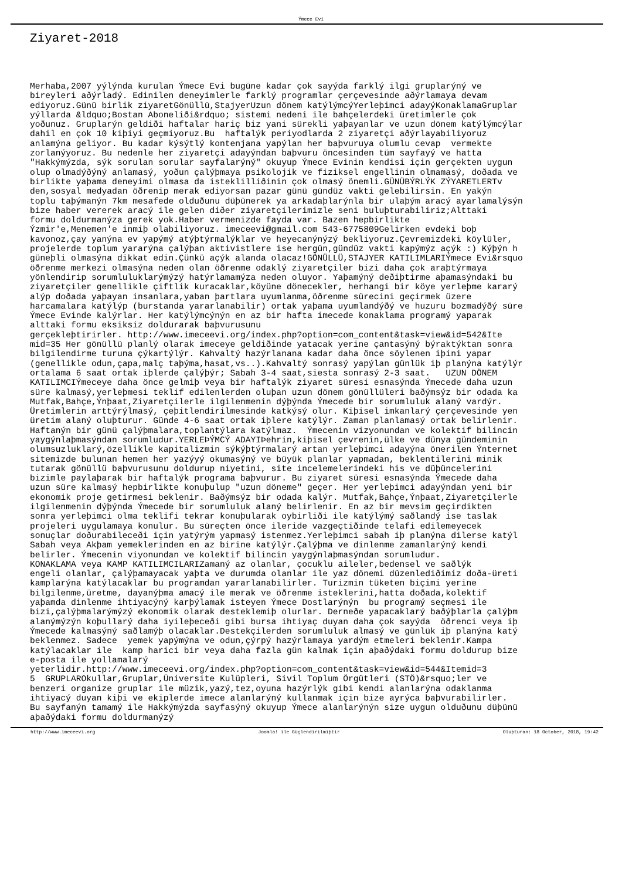Ýmece Evi
Ziyaret-2018
Merhaba,2007 yýlýnda kurulan Ýmece Evi bugüne kadar çok sayýda farklý ilgi gruplarýný ve bireyleri aðýrladý. Edinilen deneyimlerle farklý programlar çerçevesinde aðýrlamaya devam ediyoruz.Günü birlik ziyaretGönüllü,StajyerUzun dönem katýlýmcýYerleþimci adayýKonaklamaGruplar yýllarda &ldquo;Bostan Aboneliði&rdquo; sistemi nedeni ile bahçelerdeki üretimlerle çok yoðunuz. Gruplarýn geldiði haftalar hariç biz yani sürekli yaþayanlar ve uzun dönem katýlýmcýlar dahil en çok 10 kiþiyi geçmiyoruz.Bu haftalýk periyodlarda 2 ziyaretçi aðýrlayabiliyoruz anlamýna geliyor. Bu kadar kýsýtlý kontenjana yapýlan her baþvuruya olumlu cevap vermekte zorlanýyoruz. Bu nedenle her ziyaretçi adayýndan baþvuru öncesinden tüm sayfayý ve hatta "Hakkýmýzda, sýk sorulan sorular sayfalarýný" okuyup Ýmece Evinin kendisi için gerçekten uygun olup olmadýðýný anlamasý, yoðun çalýþmaya psikolojik ve fiziksel engellinin olmamasý, doðada ve birlikte yaþama deneyimi olmasa da isteklilliðinin çok olmasý önemli.GÜNÜBÝRLÝK ZÝYARETLERTv den,sosyal medyadan öðrenip merak ediyorsan pazar günü gündüz vakti gelebilirsin. En yakýn toplu taþýmanýn 7km mesafede olduðunu düþünerek ya arkadaþlarýnla bir ulaþým aracý ayarlamalýsýn bize haber vererek aracý ile gelen diðer ziyaretçilerimizle seni buluþturabiliriz;Alttaki formu doldurmanýza gerek yok.Haber vermenizde fayda var. Bazen hepbirlikte Ýzmir'e,Menemen'e inmiþ olabiliyoruz. imeceevi@gmail.com 543-6775809Gelirken evdeki boþ kavonoz,çay yanýna ev yapýmý atýþtýrmalýklar ve heyecanýnýzý bekliyoruz.Çevremizdeki köylüler, projelerde toplum yararýna çalýþan aktivistlere ise hergün,gündüz vakti kapýmýz açýk :) Kýþýn h güneþli olmasýna dikkat edin.Çünkü açýk alanda olacaz!GÖNÜLLÜ,STAJYER KATILIMLARIÝmece Evi&rsquo öðrenme merkezi olmasýna neden olan öðrenme odaklý ziyaretçiler bizi daha çok araþtýrmaya yönlendirip sorumluluklarýmýzý hatýrlamamýza neden oluyor. Yaþamýný deðiþtirme aþamasýndaki bu ziyaretçiler genellikle çiftlik kuracaklar,köyüne dönecekler, herhangi bir köye yerleþme kararý alýp doðada yaþayan insanlara,yaban þartlara uyumlanma,öðrenme sürecini geçirmek üzere harcamalara katýlýp (burstanda yararlanabilir) ortak yaþama uyumlandýðý ve huzuru bozmadýðý süre Ýmece Evinde kalýrlar. Her katýlýmcýnýn en az bir hafta imecede konaklama programý yaparak alttaki formu eksiksiz doldurarak baþvurusunu gerçekleþtirirler. http://www.imeceevi.org/index.php?option=com_content&task=view&id=542&Ite mid=35 Her gönüllü planlý olarak imeceye geldiðinde yatacak yerine çantasýný býraktýktan sonra bilgilendirme turuna çýkartýlýr. Kahvaltý hazýrlanana kadar daha önce söylenen iþini yapar (genellikle odun,çapa,malç taþýma,hasat,vs..).Kahvaltý sonrasý yapýlan günlük iþ planýna katýlýr ortalama 6 saat ortak iþlerde çalýþýr; Sabah 3-4 saat,siesta sonrasý 2-3 saat. UZUN DÖNEM KATILIMCIÝmeceye daha önce gelmiþ veya bir haftalýk ziyaret süresi esnasýnda Ýmecede daha uzun süre kalmasý,yerleþmesi teklif edilenlerden oluþan uzun dönem gönüllüleri baðýmsýz bir odada ka Mutfak,Bahçe,Ýnþaat,Ziyaretçilerle ilgilenmenin dýþýnda Ýmecede bir sorumluluk alaný vardýr. Üretimlerin arttýrýlmasý, çeþitlendirilmesinde katkýsý olur. Kiþisel imkanlarý çerçevesinde yen üretim alaný oluþturur. Günde 4-6 saat ortak iþlere katýlýr. Zaman planlamasý ortak belirlenir. Haftanýn bir günü çalýþmalara,toplantýlara katýlmaz. Ýmecenin vizyonundan ve kolektif bilincin yaygýnlaþmasýndan sorumludur.YERLEÞÝMCÝ ADAYIÞehrin,kiþisel çevrenin,ülke ve dünya gündeminin olumsuzluklarý,özellikle kapitalizmin sýkýþtýrmalarý artan yerleþimci adayýna önerilen Ýnternet sitemizde bulunan hemen her yazýyý okumasýný ve büyük planlar yapmadan, beklentilerini minik tutarak gönüllü baþvurusunu doldurup niyetini, site incelemelerindeki his ve düþüncelerini bizimle paylaþarak bir haftalýk programa baþvurur. Bu ziyaret süresi esnasýnda Ýmecede daha uzun süre kalmasý hepbirlikte konuþulup "uzun döneme" geçer. Her yerleþimci adayýndan yeni bir ekonomik proje getirmesi beklenir. Baðýmsýz bir odada kalýr. Mutfak,Bahçe,Ýnþaat,Ziyaretçilerle ilgilenmenin dýþýnda Ýmecede bir sorumluluk alaný belirlenir. En az bir mevsim geçirdikten sonra yerleþimci olma teklifi tekrar konuþularak oybirliði ile katýlýmý saðlandý ise taslak projeleri uygulamaya konulur. Bu süreçten önce ileride vazgeçtiðinde telafi edilemeyecek sonuçlar doðurabileceði için yatýrým yapmasý istenmez.Yerleþimci sabah iþ planýna dilerse katýl Sabah veya Akþam yemeklerinden en az birine katýlýr.Çalýþma ve dinlenme zamanlarýný kendi belirler. Ýmecenin viyonundan ve kolektif bilincin yaygýnlaþmasýndan sorumludur. KONAKLAMA veya KAMP KATILIMCILARIZamaný az olanlar, çocuklu aileler,bedensel ve saðlýk engeli olanlar, çalýþamayacak yaþta ve durumda olanlar ile yaz dönemi düzenlediðimiz doða-üreti kamplarýna katýlacaklar bu programdan yararlanabilirler. Turizmin tüketen biçimi yerine bilgilenme,üretme, dayanýþma amacý ile merak ve öðrenme isteklerini,hatta doðada,kolektif yaþamda dinlenme ihtiyacýný karþýlamak isteyen Ýmece Dostlarýnýn bu programý seçmesi ile bizi,çalýþmalarýmýzý ekonomik olarak desteklemiþ olurlar. Derneðe yapacaklarý baðýþlarla çalýþm alanýmýzýn koþullarý daha iyileþeceði gibi bursa ihtiyaç duyan daha çok sayýda öðrenci veya iþ Ýmecede kalmasýný saðlamýþ olacaklar.Destekçilerden sorumluluk almasý ve günlük iþ planýna katý beklenmez. Sadece yemek yapýmýna ve odun,çýrpý hazýrlamaya yardým etmeleri beklenir.Kampa katýlacaklar ile kamp harici bir veya daha fazla gün kalmak için aþaðýdaki formu doldurup bize e-posta ile yollamalarý yeterlidir.http://www.imeceevi.org/index.php?option=com_content&task=view&id=544&Itemid=3 5 GRUPLAROkullar,Gruplar,Üniversite Kulüpleri, Sivil Toplum Örgütleri (STÖ)&rsquo;ler ve benzeri organize gruplar ile müzik,yazý,tez,oyuna hazýrlýk gibi kendi alanlarýna odaklanma ihtiyacý duyan kiþi ve ekiplerde imece alanlarýný kullanmak için bize ayrýca baþvurabilirler. Bu sayfanýn tamamý ile Hakkýmýzda sayfasýný okuyup Ýmece alanlarýnýn size uygun olduðunu düþünü aþaðýdaki formu doldurmanýzý
http://www.imeceevi.org Joomla! ile Güçlendirilmiþtir Oluþturan: 18 October, 2018, 19:42